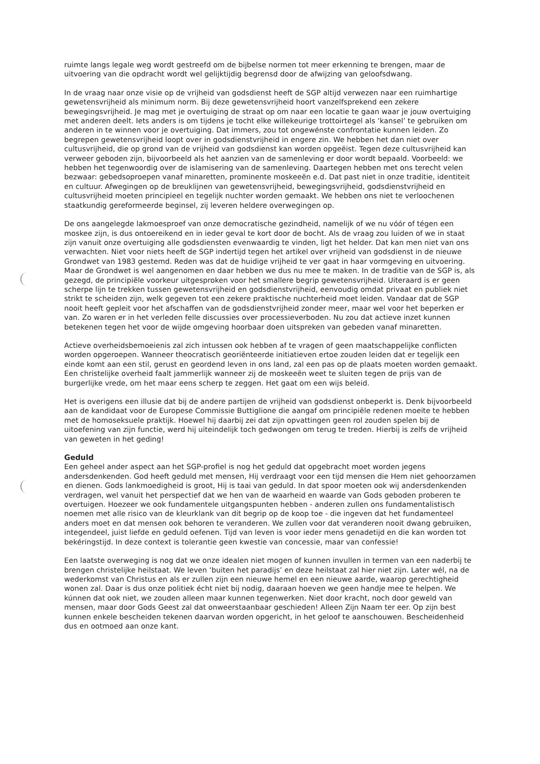ruimte langs legale weg wordt gestreefd om de bijbelse normen tot meer erkenning te brengen, maar de uitvoering van die opdracht wordt wel gelijktijdig begrensd door de afwijzing van geloofsdwang.
In de vraag naar onze visie op de vrijheid van godsdienst heeft de SGP altijd verwezen naar een ruimhartige gewetensvrijheid als minimum norm. Bij deze gewetensvrijheid hoort vanzelfsprekend een zekere bewegingsvrijheid. Je mag met je overtuiging de straat op om naar een locatie te gaan waar je jouw overtuiging met anderen deelt. Iets anders is om tijdens je tocht elke willekeurige trottoirtegel als ‘kansel’ te gebruiken om anderen in te winnen voor je overtuiging. Dat immers, zou tot ongewénste confrontatie kunnen leiden. Zo begrepen gewetensvrijheid loopt over in godsdienstvrijheid in engere zin. We hebben het dan niet over cultusvrijheid, die op grond van de vrijheid van godsdienst kan worden opgeëist. Tegen deze cultusvrijheid kan verweer geboden zijn, bijvoorbeeld als het aanzien van de samenleving er door wordt bepaald. Voorbeeld: we hebben het tegenwoordig over de islamisering van de samenleving. Daartegen hebben met ons terecht velen bezwaar: gebedsoproepen vanaf minaretten, prominente moskeeën e.d. Dat past niet in onze traditie, identiteit en cultuur. Afwegingen op de breuklijnen van gewetensvrijheid, bewegingsvrijheid, godsdienstvrijheid en cultusvrijheid moeten principieel en tegelijk nuchter worden gemaakt. We hebben ons niet te verloochenen staatkundig gereformeerde beginsel, zij leveren heldere overwegingen op.
De ons aangelegde lakmoesproef van onze democratische gezindheid, namelijk of we nu vóór of tégen een moskee zijn, is dus ontoereikend en in ieder geval te kort door de bocht. Als de vraag zou luiden of we in staat zijn vanuit onze overtuiging alle godsdiensten evenwaardig te vinden, ligt het helder. Dat kan men niet van ons verwachten. Niet voor niets heeft de SGP indertijd tegen het artikel over vrijheid van godsdienst in de nieuwe Grondwet van 1983 gestemd. Reden was dat de huidige vrijheid te ver gaat in haar vormgeving en uitvoering. Maar de Grondwet is wel aangenomen en daar hebben we dus nu mee te maken. In de traditie van de SGP is, als gezegd, de principiële voorkeur uitgesproken voor het smallere begrip gewetensvrijheid. Uiteraard is er geen scherpe lijn te trekken tussen gewetensvrijheid en godsdienstvrijheid, eenvoudig omdat privaat en publiek niet strikt te scheiden zijn, welk gegeven tot een zekere praktische nuchterheid moet leiden. Vandaar dat de SGP nooit heeft gepleit voor het afschaffen van de godsdienstvrijheid zonder meer, maar wel voor het beperken er van. Zo waren er in het verleden felle discussies over processieverboden. Nu zou dat actieve inzet kunnen betekenen tegen het voor de wijde omgeving hoorbaar doen uitspreken van gebeden vanaf minaretten.
Actieve overheidsbemoeienis zal zich intussen ook hebben af te vragen of geen maatschappelijke conflicten worden opgeroepen. Wanneer theocratisch georiënteerde initiatieven ertoe zouden leiden dat er tegelijk een einde komt aan een stil, gerust en geordend leven in ons land, zal een pas op de plaats moeten worden gemaakt. Een christelijke overheid faalt jammerlijk wanneer zij de moskeeën weet te sluiten tegen de prijs van de burgerlijke vrede, om het maar eens scherp te zeggen. Het gaat om een wijs beleid.
Het is overigens een illusie dat bij de andere partijen de vrijheid van godsdienst onbeperkt is. Denk bijvoorbeeld aan de kandidaat voor de Europese Commissie Buttiglione die aangaf om principiële redenen moeite te hebben met de homoseksuele praktijk. Hoewel hij daarbij zei dat zijn opvattingen geen rol zouden spelen bij de uitoefening van zijn functie, werd hij uiteindelijk toch gedwongen om terug te treden. Hierbij is zelfs de vrijheid van geweten in het geding!
Geduld
Een geheel ander aspect aan het SGP-profiel is nog het geduld dat opgebracht moet worden jegens andersdenkenden. God heeft geduld met mensen, Hij verdraagt voor een tijd mensen die Hem niet gehoorzamen en dienen. Gods lankmoedigheid is groot, Hij is taai van geduld. In dat spoor moeten ook wij andersdenkenden verdragen, wel vanuit het perspectief dat we hen van de waarheid en waarde van Gods geboden proberen te overtuigen. Hoezeer we ook fundamentele uitgangspunten hebben - anderen zullen ons fundamentalistisch noemen met alle risico van de kleurklank van dit begrip op de koop toe - die ingeven dat het fundamenteel anders moet en dat mensen ook behoren te veranderen. We zullen voor dat veranderen nooit dwang gebruiken, integendeel, juist liefde en geduld oefenen. Tijd van leven is voor ieder mens genadetijd en die kan worden tot bekéringstijd. In deze context is tolerantie geen kwestie van concessie, maar van confessie!
Een laatste overweging is nog dat we onze idealen niet mogen of kunnen invullen in termen van een naderbij te brengen christelijke heilstaat. We leven ‘buiten het paradijs’ en deze heilstaat zal hier niet zijn. Later wél, na de wederkomst van Christus en als er zullen zijn een nieuwe hemel en een nieuwe aarde, waarop gerechtigheid wonen zal. Daar is dus onze politiek écht niet bij nodig, daaraan hoeven we geen handje mee te helpen. We kúnnen dat ook niet, we zouden alleen maar kunnen tegenwerken. Niet door kracht, noch door geweld van mensen, maar door Gods Geest zal dat onweerstaanbaar geschieden! Alleen Zijn Naam ter eer. Op zijn best kunnen enkele bescheiden tekenen daarvan worden opgericht, in het geloof te aanschouwen. Bescheidenheid dus en ootmoed aan onze kant.